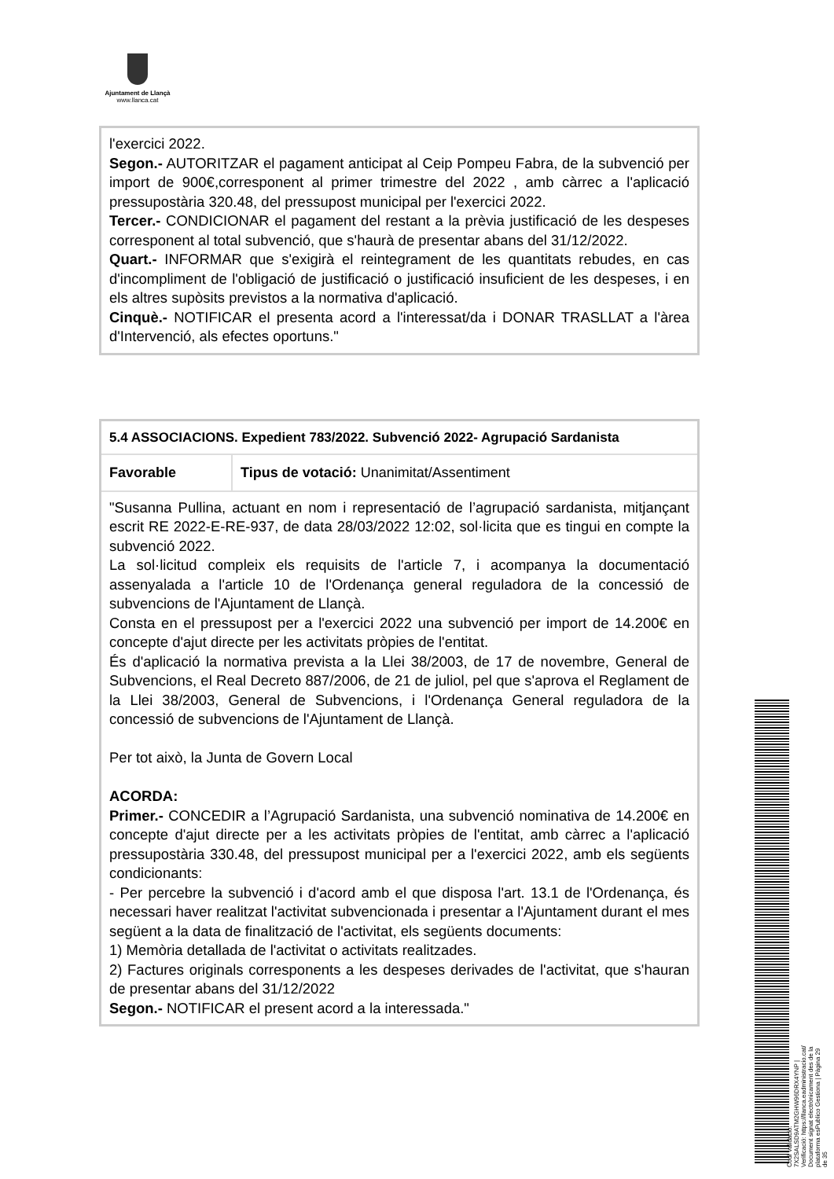Ajuntament de Llançà
www.llanca.cat
l'exercici 2022.
Segon.- AUTORITZAR el pagament anticipat al Ceip Pompeu Fabra, de la subvenció per import de 900€,corresponent al primer trimestre del 2022 , amb càrrec a l'aplicació pressupostària 320.48, del pressupost municipal per l'exercici 2022.
Tercer.- CONDICIONAR el pagament del restant a la prèvia justificació de les despeses corresponent al total subvenció, que s'haurà de presentar abans del 31/12/2022.
Quart.- INFORMAR que s'exigirà el reintegrament de les quantitats rebudes, en cas d'incompliment de l'obligació de justificació o justificació insuficient de les despeses, i en els altres supòsits previstos a la normativa d'aplicació.
Cinquè.- NOTIFICAR el presenta acord a l'interessat/da i DONAR TRASLLAT a l'àrea d'Intervenció, als efectes oportuns."
| 5.4 ASSOCIACIONS. Expedient 783/2022. Subvenció 2022- Agrupació Sardanista | |
| Favorable | Tipus de votació: Unanimitat/Assentiment |
"Susanna Pullina, actuant en nom i representació de l’agrupació sardanista, mitjançant escrit RE 2022-E-RE-937, de data 28/03/2022 12:02, sol·licita que es tingui en compte la subvenció 2022.
La sol·licitud compleix els requisits de l'article 7, i acompanya la documentació assenyalada a l'article 10 de l'Ordenança general reguladora de la concessió de subvencions de l'Ajuntament de Llançà.
Consta en el pressupost per a l'exercici 2022 una subvenció per import de 14.200€ en concepte d'ajut directe per les activitats pròpies de l'entitat.
És d'aplicació la normativa prevista a la Llei 38/2003, de 17 de novembre, General de Subvencions, el Real Decreto 887/2006, de 21 de juliol, pel que s'aprova el Reglament de la Llei 38/2003, General de Subvencions, i l'Ordenança General reguladora de la concessió de subvencions de l'Ajuntament de Llançà.
Per tot això, la Junta de Govern Local
ACORDA:
Primer.- CONCEDIR a l’Agrupació Sardanista, una subvenció nominativa de 14.200€ en concepte d'ajut directe per a les activitats pròpies de l'entitat, amb càrrec a l'aplicació pressupostària 330.48, del pressupost municipal per a l'exercici 2022, amb els següents condicionants:
- Per percebre la subvenció i d'acord amb el que disposa l'art. 13.1 de l'Ordenança, és necessari haver realitzat l'activitat subvencionada i presentar a l'Ajuntament durant el mes següent a la data de finalització de l'activitat, els següents documents:
1) Memòria detallada de l'activitat o activitats realitzades.
2) Factures originals corresponents a les despeses derivades de l'activitat, que s'hauran de presentar abans del 31/12/2022
Segon.- NOTIFICAR el present acord a la interessada."
Codi Validació: 7X2SALSD9ATM2GHW96DRX4YNP | Verificació: https://llanca.eadministracio.cat/ Document signat electrònicament des de la plataforma esPublico Gestiona | Pàgina 29 de 35